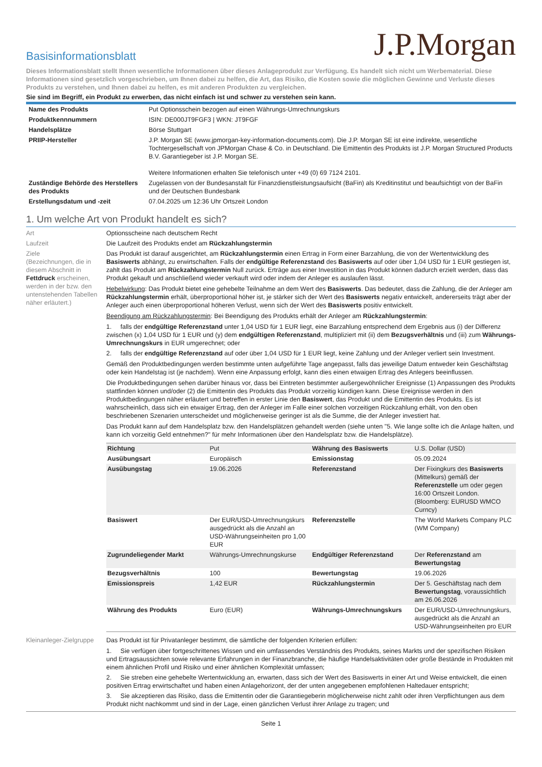J.P.Morgan
Basisinformationsblatt
Dieses Informationsblatt stellt Ihnen wesentliche Informationen über dieses Anlageprodukt zur Verfügung. Es handelt sich nicht um Werbematerial. Diese Informationen sind gesetzlich vorgeschrieben, um Ihnen dabei zu helfen, die Art, das Risiko, die Kosten sowie die möglichen Gewinne und Verluste dieses Produkts zu verstehen, und Ihnen dabei zu helfen, es mit anderen Produkten zu vergleichen.
Sie sind im Begriff, ein Produkt zu erwerben, das nicht einfach ist und schwer zu verstehen sein kann.
| Name des Produkts | Put Optionsschein bezogen auf einen Währungs-Umrechnungskurs |
| Produktkennnummern | ISIN: DE000JT9FGF3 / WKN: JT9FGF |
| Handelsplätze | Börse Stuttgart |
| PRIIP-Hersteller | J.P. Morgan SE (www.jpmorgan-key-information-documents.com). Die J.P. Morgan SE ist eine indirekte, wesentliche Tochtergesellschaft von JPMorgan Chase & Co. in Deutschland. Die Emittentin des Produkts ist J.P. Morgan Structured Products B.V. Garantiegeber ist J.P. Morgan SE. Weitere Informationen erhalten Sie telefonisch unter +49 (0) 69 7124 2101. |
| Zuständige Behörde des Herstellers des Produkts | Zugelassen von der Bundesanstalt für Finanzdienstleistungsaufsicht (BaFin) als Kreditinstitut und beaufsichtigt von der BaFin und der Deutschen Bundesbank |
| Erstellungsdatum und -zeit | 07.04.2025 um 12:36 Uhr Ortszeit London |
1. Um welche Art von Produkt handelt es sich?
Art Optionsscheine nach deutschem Recht
Laufzeit Die Laufzeit des Produkts endet am Rückzahlungstermin
Ziele
(Bezeichnungen, die in diesem Abschnitt in Fettdruck erscheinen, werden in der bzw. den untenstehenden Tabellen näher erläutert.)
Das Produkt ist darauf ausgerichtet, am Rückzahlungstermin einen Ertrag in Form einer Barzahlung, die von der Wertentwicklung des Basiswerts abhängt, zu erwirtschaften. Falls der endgültige Referenzstand des Basiswerts auf oder über 1,04 USD für 1 EUR gestiegen ist, zahlt das Produkt am Rückzahlungstermin Null zurück. Erträge aus einer Investition in das Produkt können dadurch erzielt werden, dass das Produkt gekauft und anschließend wieder verkauft wird oder indem der Anleger es auslaufen lässt.
Hebelwirkung: Das Produkt bietet eine gehebelte Teilnahme an dem Wert des Basiswerts. Das bedeutet, dass die Zahlung, die der Anleger am Rückzahlungstermin erhält, überproportional höher ist, je stärker sich der Wert des Basiswerts negativ entwickelt, andererseits trägt aber der Anleger auch einen überproportional höheren Verlust, wenn sich der Wert des Basiswerts positiv entwickelt.
Beendigung am Rückzahlungstermin: Bei Beendigung des Produkts erhält der Anleger am Rückzahlungstermin:
1. falls der endgültige Referenzstand unter 1,04 USD für 1 EUR liegt, eine Barzahlung entsprechend dem Ergebnis aus (i) der Differenz zwischen (x) 1,04 USD für 1 EUR und (y) dem endgültigen Referenzstand, multipliziert mit (ii) dem Bezugsverhältnis und (iii) zum Währungs-Umrechnungskurs in EUR umgerechnet; oder
2. falls der endgültige Referenzstand auf oder über 1,04 USD für 1 EUR liegt, keine Zahlung und der Anleger verliert sein Investment.
Gemäß den Produktbedingungen werden bestimmte unten aufgeführte Tage angepasst, falls das jeweilige Datum entweder kein Geschäftstag oder kein Handelstag ist (je nachdem). Wenn eine Anpassung erfolgt, kann dies einen etwaigen Ertrag des Anlegers beeinflussen.
Die Produktbedingungen sehen darüber hinaus vor, dass bei Eintreten bestimmter außergewöhnlicher Ereignisse (1) Anpassungen des Produkts stattfinden können und/oder (2) die Emittentin des Produkts das Produkt vorzeitig kündigen kann. Diese Ereignisse werden in den Produktbedingungen näher erläutert und betreffen in erster Linie den Basiswert, das Produkt und die Emittentin des Produkts. Es ist wahrscheinlich, dass sich ein etwaiger Ertrag, den der Anleger im Falle einer solchen vorzeitigen Rückzahlung erhält, von den oben beschriebenen Szenarien unterscheidet und möglicherweise geringer ist als die Summe, die der Anleger investiert hat.
Das Produkt kann auf dem Handelsplatz bzw. den Handelsplätzen gehandelt werden (siehe unten "5. Wie lange sollte ich die Anlage halten, und kann ich vorzeitig Geld entnehmen?" für mehr Informationen über den Handelsplatz bzw. die Handelsplätze).
| Richtung | Put | Währung des Basiswerts | U.S. Dollar (USD) |
| Ausübungsart | Europäisch | Emissionstag | 05.09.2024 |
| Ausübungstag | 19.06.2026 | Referenzstand | Der Fixingkurs des Basiswerts (Mittelkurs) gemäß der Referenzstelle um oder gegen 16:00 Ortszeit London. (Bloomberg: EURUSD WMCO Curncy) |
| Basiswert | Der EUR/USD-Umrechnungskurs ausgedrückt als die Anzahl an USD-Währungseinheiten pro 1,00 EUR | Referenzstelle | The World Markets Company PLC (WM Company) |
| Zugrundeliegender Markt | Währungs-Umrechnungskurse | Endgültiger Referenzstand | Der Referenzstand am Bewertungstag |
| Bezugsverhältnis | 100 | Bewertungstag | 19.06.2026 |
| Emissionspreis | 1,42 EUR | Rückzahlungstermin | Der 5. Geschäftstag nach dem Bewertungstag , voraussichtlich am 26.06.2026 |
| Währung des Produkts | Euro (EUR) | Währungs-Umrechnungskurs | Der EUR/USD-Umrechnungskurs, ausgedrückt als die Anzahl an USD-Währungseinheiten pro EUR |
Kleinanleger-Zielgruppe
Das Produkt ist für Privatanleger bestimmt, die sämtliche der folgenden Kriterien erfüllen:
1. Sie verfügen über fortgeschrittenes Wissen und ein umfassendes Verständnis des Produkts, seines Markts und der spezifischen Risiken und Ertragsaussichten sowie relevante Erfahrungen in der Finanzbranche, die häufige Handelsaktivitäten oder große Bestände in Produkten mit einem ähnlichen Profil und Risiko und einer ähnlichen Komplexität umfassen;
2. Sie streben eine gehebelte Wertentwicklung an, erwarten, dass sich der Wert des Basiswerts in einer Art und Weise entwickelt, die einen positiven Ertrag erwirtschaftet und haben einen Anlagehorizont, der der unten angegebenen empfohlenen Haltedauer entspricht;
3. Sie akzeptieren das Risiko, dass die Emittentin oder die Garantiegeberin möglicherweise nicht zahlt oder ihren Verpflichtungen aus dem Produkt nicht nachkommt und sind in der Lage, einen gänzlichen Verlust ihrer Anlage zu tragen; und
Seite 1